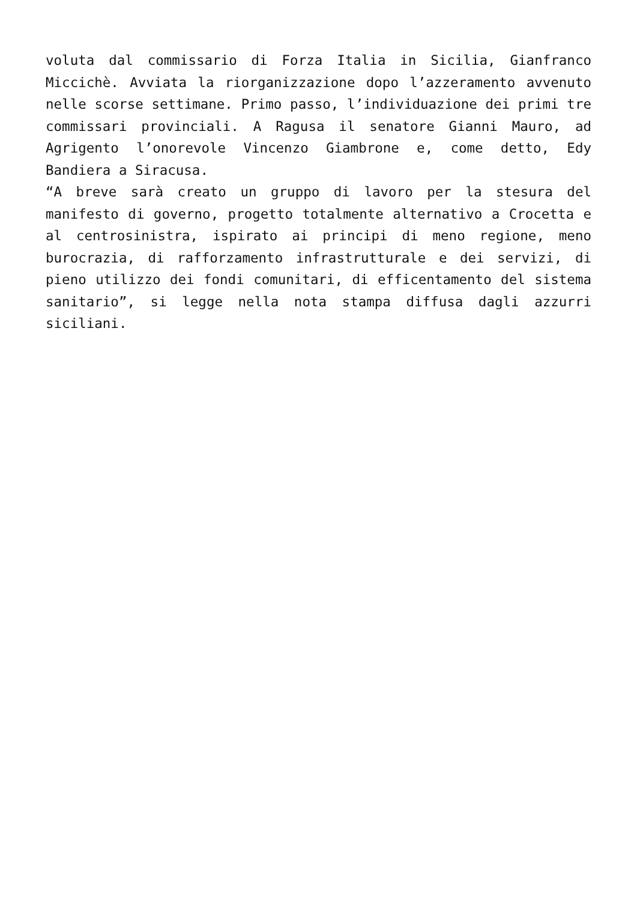voluta dal commissario di Forza Italia in Sicilia, Gianfranco Miccichè. Avviata la riorganizzazione dopo l’azzeramento avvenuto nelle scorse settimane. Primo passo, l’individuazione dei primi tre commissari provinciali. A Ragusa il senatore Gianni Mauro, ad Agrigento l’onorevole Vincenzo Giambrone e, come detto, Edy Bandiera a Siracusa.
“A breve sarà creato un gruppo di lavoro per la stesura del manifesto di governo, progetto totalmente alternativo a Crocetta e al centrosinistra, ispirato ai principi di meno regione, meno burocrazia, di rafforzamento infrastrutturale e dei servizi, di pieno utilizzo dei fondi comunitari, di efficentamento del sistema sanitario”, si legge nella nota stampa diffusa dagli azzurri siciliani.